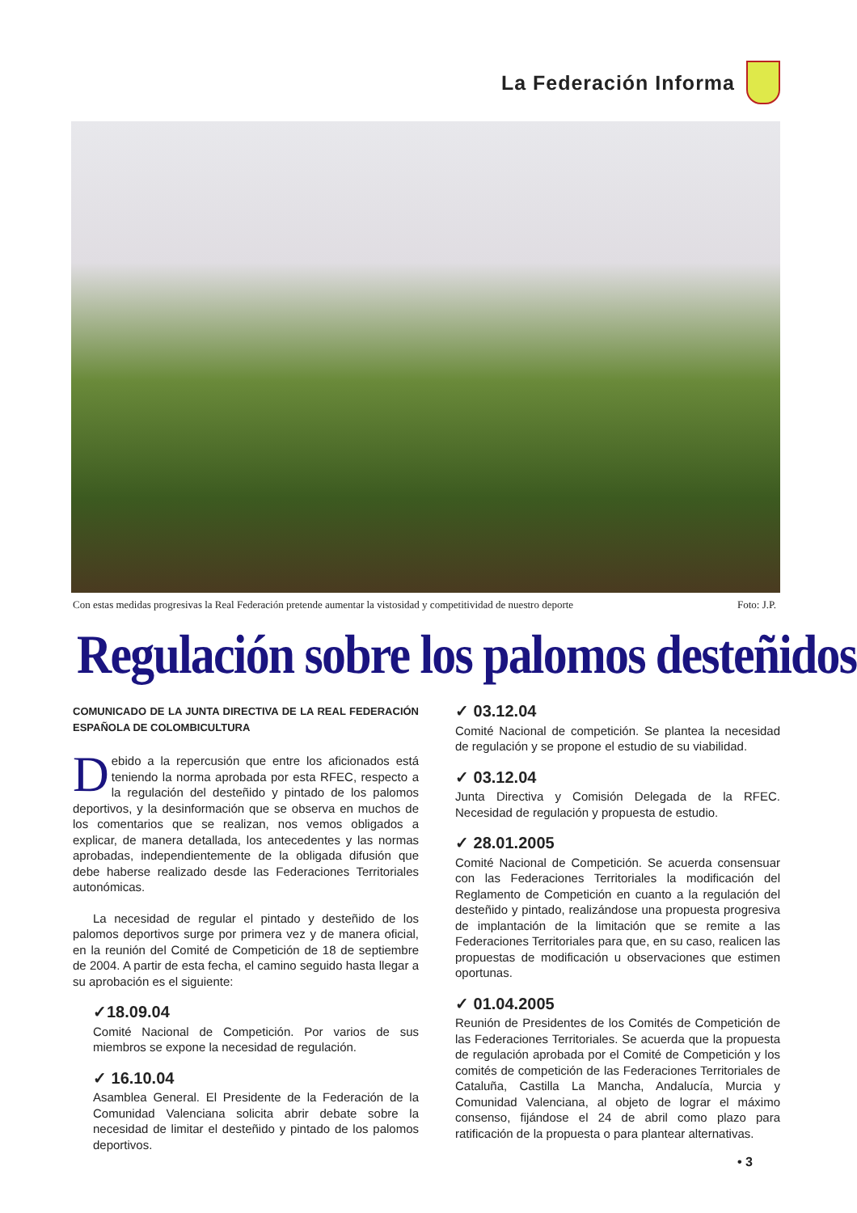La Federación Informa
Con estas medidas progresivas la Real Federación pretende aumentar la vistosidad y competitividad de nuestro deporte Foto: J.P.
Regulación sobre los palomos desteñidos
COMUNICADO DE LA JUNTA DIRECTIVA DE LA REAL FEDERACIÓN ESPAÑOLA DE COLOMBICULTURA
Debido a la repercusión que entre los aficionados está teniendo la norma aprobada por esta RFEC, respecto a la regulación del desteñido y pintado de los palomos deportivos, y la desinformación que se observa en muchos de los comentarios que se realizan, nos vemos obligados a explicar, de manera detallada, los antecedentes y las normas aprobadas, independientemente de la obligada difusión que debe haberse realizado desde las Federaciones Territoriales autonómicas.
La necesidad de regular el pintado y desteñido de los palomos deportivos surge por primera vez y de manera oficial, en la reunión del Comité de Competición de 18 de septiembre de 2004. A partir de esta fecha, el camino seguido hasta llegar a su aprobación es el siguiente:
✓18.09.04
Comité Nacional de Competición. Por varios de sus miembros se expone la necesidad de regulación.
✓ 16.10.04
Asamblea General. El Presidente de la Federación de la Comunidad Valenciana solicita abrir debate sobre la necesidad de limitar el desteñido y pintado de los palomos deportivos.
✓ 03.12.04
Comité Nacional de competición. Se plantea la necesidad de regulación y se propone el estudio de su viabilidad.
✓ 03.12.04
Junta Directiva y Comisión Delegada de la RFEC. Necesidad de regulación y propuesta de estudio.
✓ 28.01.2005
Comité Nacional de Competición. Se acuerda consensuar con las Federaciones Territoriales la modificación del Reglamento de Competición en cuanto a la regulación del desteñido y pintado, realizándose una propuesta progresiva de implantación de la limitación que se remite a las Federaciones Territoriales para que, en su caso, realicen las propuestas de modificación u observaciones que estimen oportunas.
✓ 01.04.2005
Reunión de Presidentes de los Comités de Competición de las Federaciones Territoriales. Se acuerda que la propuesta de regulación aprobada por el Comité de Competición y los comités de competición de las Federaciones Territoriales de Cataluña, Castilla La Mancha, Andalucía, Murcia y Comunidad Valenciana, al objeto de lograr el máximo consenso, fijándose el 24 de abril como plazo para ratificación de la propuesta o para plantear alternativas.
• 3